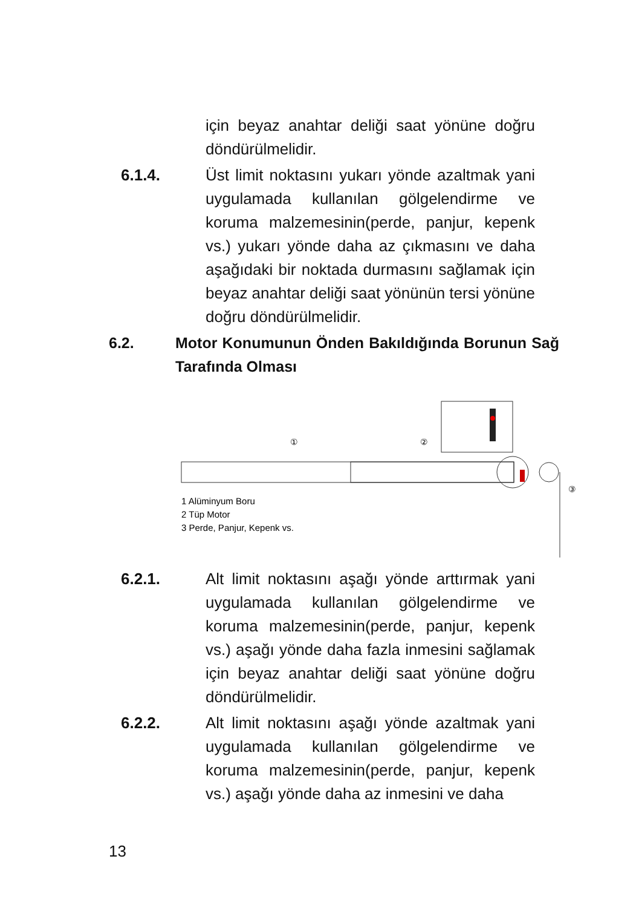için beyaz anahtar deliği saat yönüne doğru döndürülmelidir.
6.1.4. Üst limit noktasını yukarı yönde azaltmak yani uygulamada kullanılan gölgelendirme ve koruma malzemesinin(perde, panjur, kepenk vs.) yukarı yönde daha az çıkmasını ve daha aşağıdaki bir noktada durmasını sağlamak için beyaz anahtar deliği saat yönünün tersi yönüne doğru döndürülmelidir.
6.2. Motor Konumunun Önden Bakıldığında Borunun Sağ Tarafında Olması
①
②
③
1 Alüminyum Boru
2 Tüp Motor
3 Perde, Panjur, Kepenk vs.
6.2.1. Alt limit noktasını aşağı yönde arttırmak yani uygulamada kullanılan gölgelendirme ve koruma malzemesinin(perde, panjur, kepenk vs.) aşağı yönde daha fazla inmesini sağlamak için beyaz anahtar deliği saat yönüne doğru döndürülmelidir.
6.2.2. Alt limit noktasını aşağı yönde azaltmak yani uygulamada kullanılan gölgelendirme ve koruma malzemesinin(perde, panjur, kepenk vs.) aşağı yönde daha az inmesini ve daha
13